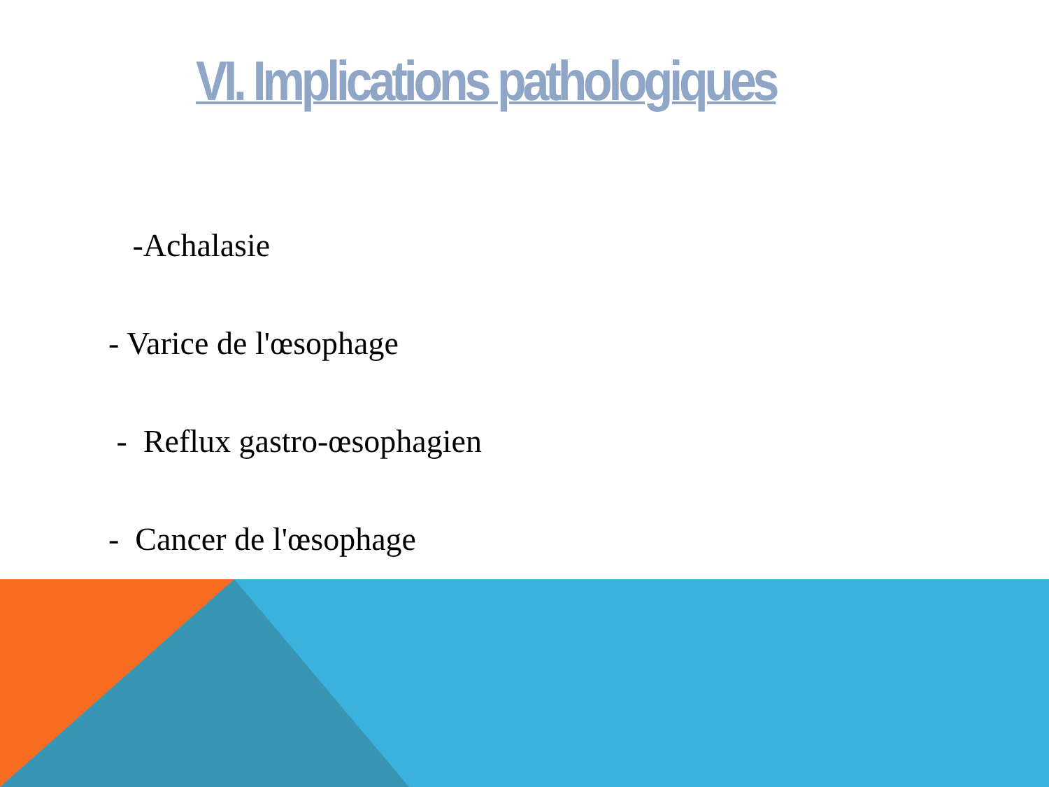VI. Implications pathologiques
-Achalasie
- Varice de l'œsophage
- Reflux gastro-œsophagien
- Cancer de l'œsophage